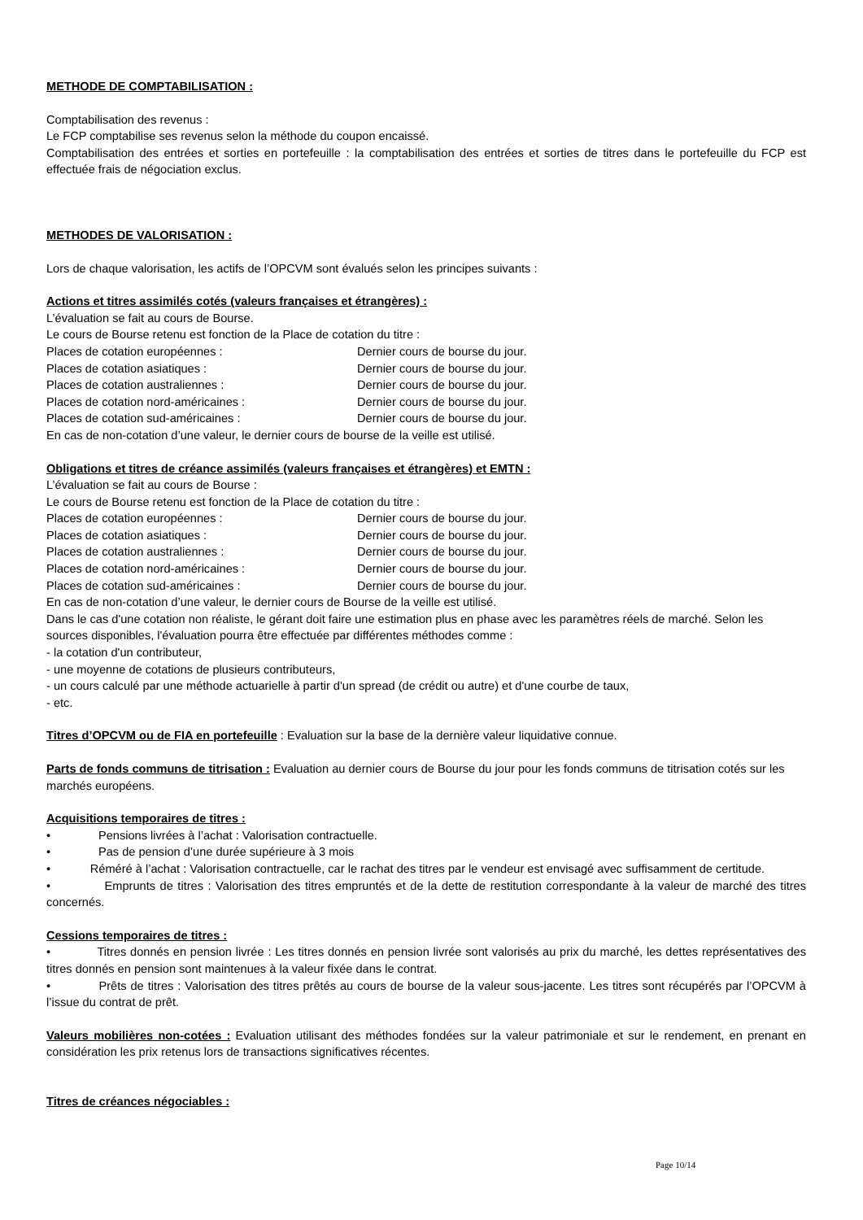METHODE DE COMPTABILISATION :
Comptabilisation des revenus :
Le FCP comptabilise ses revenus selon la méthode du coupon encaissé.
Comptabilisation des entrées et sorties en portefeuille : la comptabilisation des entrées et sorties de titres dans le portefeuille du FCP est effectuée frais de négociation exclus.
METHODES DE VALORISATION :
Lors de chaque valorisation, les actifs de l’OPCVM sont évalués selon les principes suivants :
Actions et titres assimilés cotés (valeurs françaises et étrangères) :
L’évaluation se fait au cours de Bourse.
Le cours de Bourse retenu est fonction de la Place de cotation du titre :
Places de cotation européennes : Dernier cours de bourse du jour.
Places de cotation asiatiques : Dernier cours de bourse du jour.
Places de cotation australiennes : Dernier cours de bourse du jour.
Places de cotation nord-américaines : Dernier cours de bourse du jour.
Places de cotation sud-américaines : Dernier cours de bourse du jour.
En cas de non-cotation d’une valeur, le dernier cours de bourse de la veille est utilisé.
Obligations et titres de créance assimilés (valeurs françaises et étrangères) et EMTN :
L’évaluation se fait au cours de Bourse :
Le cours de Bourse retenu est fonction de la Place de cotation du titre :
Places de cotation européennes : Dernier cours de bourse du jour.
Places de cotation asiatiques : Dernier cours de bourse du jour.
Places de cotation australiennes : Dernier cours de bourse du jour.
Places de cotation nord-américaines : Dernier cours de bourse du jour.
Places de cotation sud-américaines : Dernier cours de bourse du jour.
En cas de non-cotation d’une valeur, le dernier cours de Bourse de la veille est utilisé.
Dans le cas d'une cotation non réaliste, le gérant doit faire une estimation plus en phase avec les paramètres réels de marché. Selon les sources disponibles, l'évaluation pourra être effectuée par différentes méthodes comme :
- la cotation d'un contributeur,
- une moyenne de cotations de plusieurs contributeurs,
- un cours calculé par une méthode actuarielle à partir d'un spread (de crédit ou autre) et d'une courbe de taux,
- etc.
Titres d’OPCVM ou de FIA en portefeuille : Evaluation sur la base de la dernière valeur liquidative connue.
Parts de fonds communs de titrisation : Evaluation au dernier cours de Bourse du jour pour les fonds communs de titrisation cotés sur les marchés européens.
Acquisitions temporaires de titres :
• Pensions livrées à l’achat : Valorisation contractuelle.
• Pas de pension d’une durée supérieure à 3 mois
• Réméré à l’achat : Valorisation contractuelle, car le rachat des titres par le vendeur est envisagé avec suffisamment de certitude.
• Emprunts de titres : Valorisation des titres empruntés et de la dette de restitution correspondante à la valeur de marché des titres concernés.
Cessions temporaires de titres :
• Titres donnés en pension livrée : Les titres donnés en pension livrée sont valorisés au prix du marché, les dettes représentatives des titres donnés en pension sont maintenues à la valeur fixée dans le contrat.
• Prêts de titres : Valorisation des titres prêtés au cours de bourse de la valeur sous-jacente. Les titres sont récupérés par l’OPCVM à l’issue du contrat de prêt.
Valeurs mobilières non-cotées : Evaluation utilisant des méthodes fondées sur la valeur patrimoniale et sur le rendement, en prenant en considération les prix retenus lors de transactions significatives récentes.
Titres de créances négociables :
Page 10/14